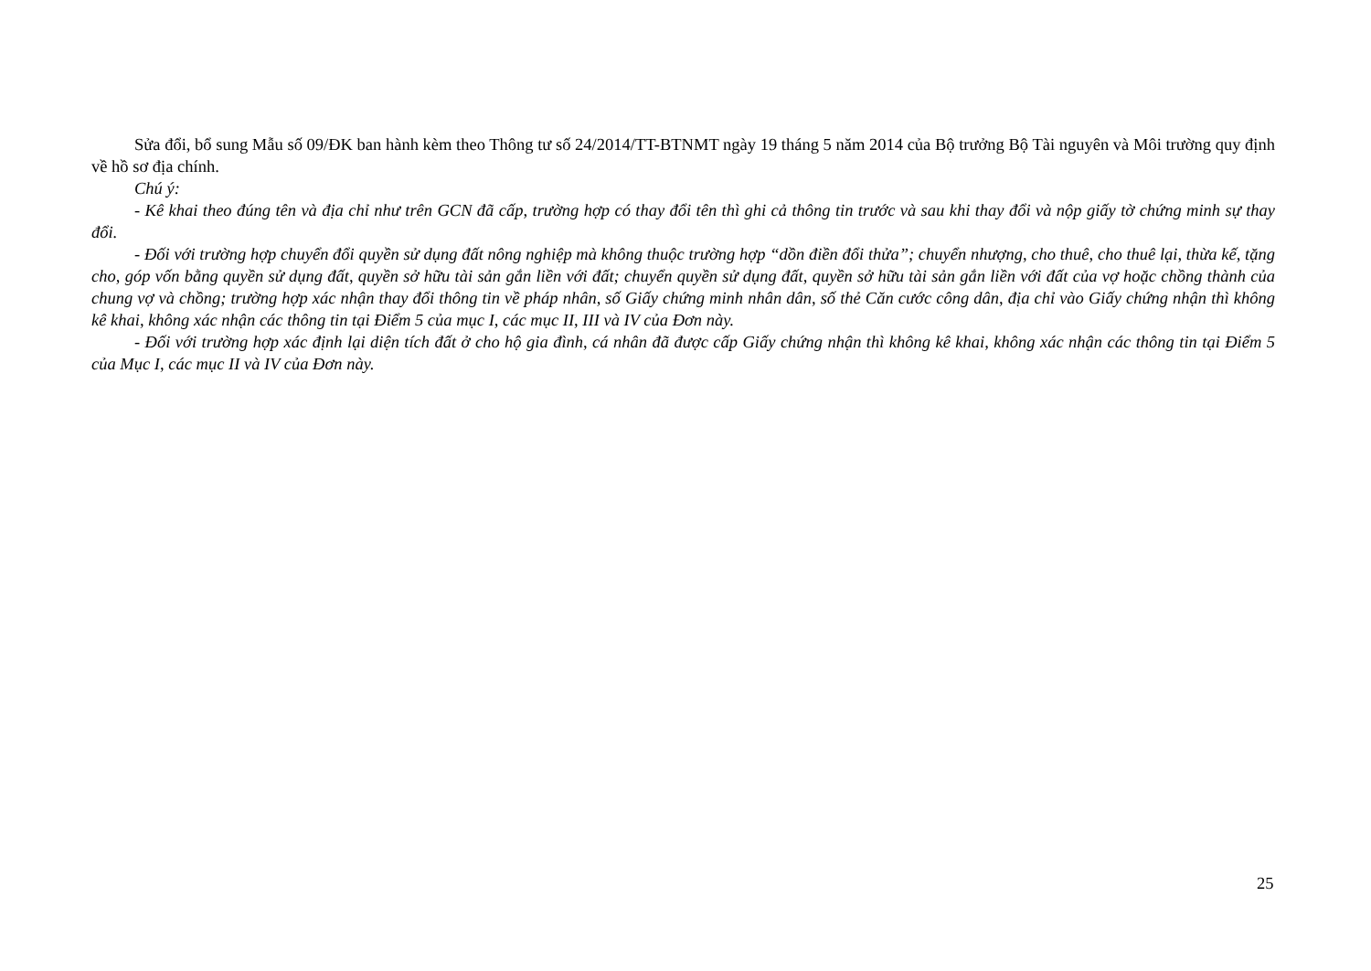Sửa đổi, bổ sung Mẫu số 09/ĐK ban hành kèm theo Thông tư số 24/2014/TT-BTNMT ngày 19 tháng 5 năm 2014 của Bộ trưởng Bộ Tài nguyên và Môi trường quy định về hồ sơ địa chính.
Chú ý:
- Kê khai theo đúng tên và địa chỉ như trên GCN đã cấp, trường hợp có thay đổi tên thì ghi cả thông tin trước và sau khi thay đổi và nộp giấy tờ chứng minh sự thay đổi.
- Đối với trường hợp chuyển đổi quyền sử dụng đất nông nghiệp mà không thuộc trường hợp “dồn điền đổi thửa”; chuyển nhượng, cho thuê, cho thuê lại, thừa kế, tặng cho, góp vốn bằng quyền sử dụng đất, quyền sở hữu tài sản gắn liền với đất; chuyển quyền sử dụng đất, quyền sở hữu tài sản gắn liền với đất của vợ hoặc chồng thành của chung vợ và chồng; trường hợp xác nhận thay đổi thông tin về pháp nhân, số Giấy chứng minh nhân dân, số thẻ Căn cước công dân, địa chỉ vào Giấy chứng nhận thì không kê khai, không xác nhận các thông tin tại Điểm 5 của mục I, các mục II, III và IV của Đơn này.
- Đối với trường hợp xác định lại diện tích đất ở cho hộ gia đình, cá nhân đã được cấp Giấy chứng nhận thì không kê khai, không xác nhận các thông tin tại Điểm 5 của Mục I, các mục II và IV của Đơn này.
25